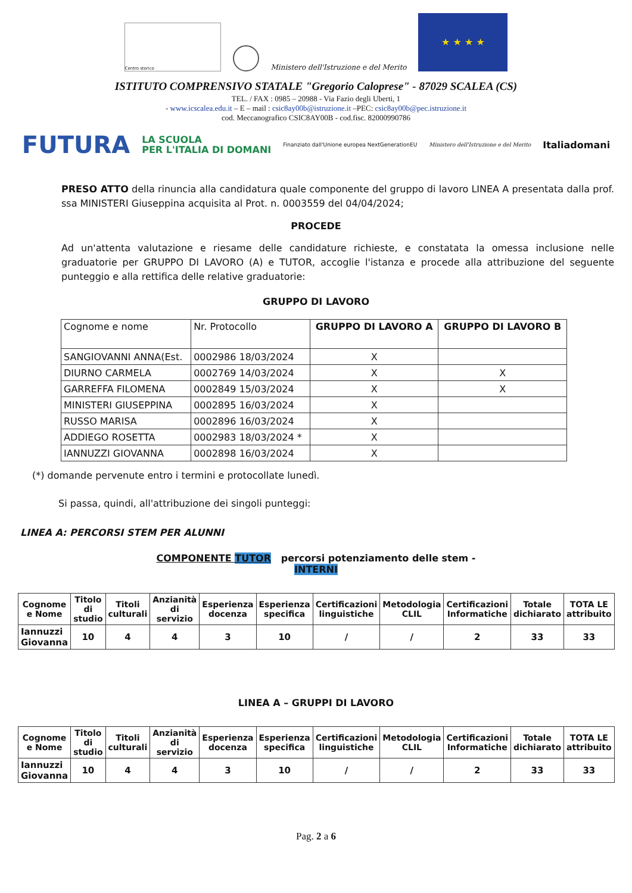Centro storico
Ministero dell'Istruzione e del Merito
★ ★ ★ ★
ISTITUTO COMPRENSIVO STATALE "Gregorio Caloprese" - 87029 SCALEA (CS)
TEL. / FAX : 0985 – 20988 - Via Fazio degli Uberti, 1
- www.icscalea.edu.it – E – mail : csic8ay00b@istruzione.it –PEC: csic8ay00b@pec.istruzione.it
cod. Meccanografico CSIC8AY00B - cod.fisc. 82000990786
FUTURA LA SCUOLA
PER L'ITALIA DI DOMANI Finanziato dall'Unione europea NextGenerationEU Ministero dell'Istruzione e del Merito Italiadomani
PRESO ATTO della rinuncia alla candidatura quale componente del gruppo di lavoro LINEA A presentata dalla prof. ssa MINISTERI Giuseppina acquisita al Prot. n. 0003559 del 04/04/2024;
PROCEDE
Ad un'attenta valutazione e riesame delle candidature richieste, e constatata la omessa inclusione nelle graduatorie per GRUPPO DI LAVORO (A) e TUTOR, accoglie l'istanza e procede alla attribuzione del seguente punteggio e alla rettifica delle relative graduatorie:
GRUPPO DI LAVORO
| Cognome e nome | Nr. Protocollo | GRUPPO DI LAVORO A | GRUPPO DI LAVORO B |
| --- | --- | --- | --- |
| SANGIOVANNI ANNA(Est. | 0002986 18/03/2024 | X | |
| DIURNO CARMELA | 0002769 14/03/2024 | X | X |
| GARREFFA FILOMENA | 0002849 15/03/2024 | X | X |
| MINISTERI GIUSEPPINA | 0002895 16/03/2024 | X | |
| RUSSO MARISA | 0002896 16/03/2024 | X | |
| ADDIEGO ROSETTA | 0002983 18/03/2024 * | X | |
| IANNUZZI GIOVANNA | 0002898 16/03/2024 | X | |
(*) domande pervenute entro i termini e protocollate lunedì.
Si passa, quindi, all'attribuzione dei singoli punteggi:
LINEA A: PERCORSI STEM PER ALUNNI
COMPONENTE TUTOR percorsi potenziamento delle stem -
INTERNI
| Cognome e Nome | Titolo di studio | Titoli culturali | Anzianità di servizio | Esperienza docenza | Esperienza specifica | Certificazioni linguistiche | Metodologia CLIL | Certificazioni Informatiche | Totale dichiarato | TOTA LE attribuito |
| --- | --- | --- | --- | --- | --- | --- | --- | --- | --- | --- |
| Iannuzzi Giovanna | 10 | 4 | 4 | 3 | 10 | / | / | 2 | 33 | 33 |
LINEA A – GRUPPI DI LAVORO
| Cognome e Nome | Titolo di studio | Titoli culturali | Anzianità di servizio | Esperienza docenza | Esperienza specifica | Certificazioni linguistiche | Metodologia CLIL | Certificazioni Informatiche | Totale dichiarato | TOTA LE attribuito |
| --- | --- | --- | --- | --- | --- | --- | --- | --- | --- | --- |
| Iannuzzi Giovanna | 10 | 4 | 4 | 3 | 10 | / | / | 2 | 33 | 33 |
Pag. 2 a 6